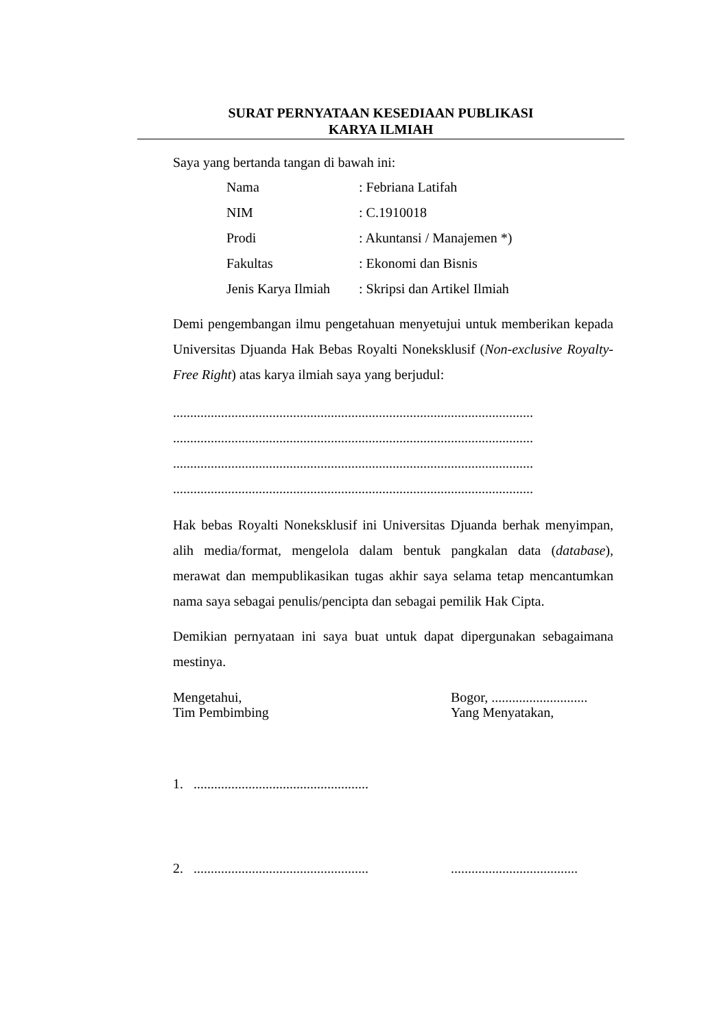SURAT PERNYATAAN KESEDIAAN PUBLIKASI
KARYA ILMIAH
Saya yang bertanda tangan di bawah ini:
| Nama | : Febriana Latifah |
| NIM | : C.1910018 |
| Prodi | : Akuntansi / Manajemen *) |
| Fakultas | : Ekonomi dan Bisnis |
| Jenis Karya Ilmiah | : Skripsi dan Artikel Ilmiah |
Demi pengembangan ilmu pengetahuan menyetujui untuk memberikan kepada Universitas Djuanda Hak Bebas Royalti Noneksklusif (Non-exclusive Royalty-Free Right) atas karya ilmiah saya yang berjudul:
.........................................................................................................
.........................................................................................................
.........................................................................................................
.........................................................................................................
Hak bebas Royalti Noneksklusif ini Universitas Djuanda berhak menyimpan, alih media/format, mengelola dalam bentuk pangkalan data (database), merawat dan mempublikasikan tugas akhir saya selama tetap mencantumkan nama saya sebagai penulis/pencipta dan sebagai pemilik Hak Cipta.
Demikian pernyataan ini saya buat untuk dapat dipergunakan sebagaimana mestinya.
Mengetahui,
Tim Pembimbing
Bogor, ............................
Yang Menyatakan,
1. ...................................................
2. ...................................................
.....................................